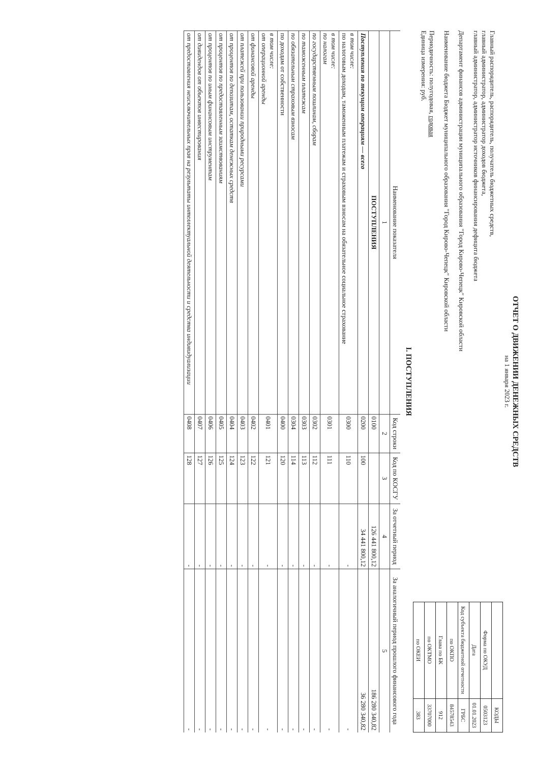ОТЧЕТ О ДВИЖЕНИИ ДЕНЕЖНЫХ СРЕДСТВ
на 1 января 2023 г.
Главный распорядитель, распорядитель, получатель бюджетных средств,
главный администратор, администратор доходов бюджета,
главный администратор, администратор источников финансирования дефицита бюджета
Департамент финансов администрации муниципального образования "Город Кирово-Чепецк" Кировской области
Наименование бюджета Бюджет муниципального образования "Город Кирово-Чепецк" Кировской области
Периодичность: полугодовая, годовая
Единица измерения: руб.
| | КОДЫ |
| Форма по ОКУД | 0503123 |
| Дата | 01.01.2023 |
| Код субъекта бюджетной отчетности | ГРБС |
| по ОКПО | 84578543 |
| Глава по БК | 912 |
| по ОКТМО | 33707000 |
| по ОКЕИ | 383 |
I. ПОСТУПЛЕНИЯ
| Наименование показателя | Код строки | Код по КОСГУ | За отчетный период | За аналогичный период прошлого финансового года |
| --- | --- | --- | --- | --- |
| 1 | 2 | 3 | 4 | 5 |
| ПОСТУПЛЕНИЯ | 0100 | | 126 441 800,12 | 186 280 340,82 |
| Поступления по текущим операциям — всего | 0200 | 100 | 34 441 800,12 | 36 280 340,82 |
| в том числе: по налоговым доходам, таможенным платежам и страховым взносам на обязательное социальное страхование | 0300 | 110 | - | - |
| в том числе: по налогам | 0301 | 111 | - | - |
| по государственным пошлинам, сборам | 0302 | 112 | - | - |
| по таможенным платежам | 0303 | 113 | - | - |
| по обязательным страховым взносам | 0304 | 114 | - | - |
| по доходам от собственности | 0400 | 120 | - | - |
| в том числе: от операционной аренды | 0401 | 121 | - | - |
| от финансовой аренды | 0402 | 122 | - | - |
| от платежей при пользовании природными ресурсами | 0403 | 123 | - | - |
| от процентов по депозитам, остаткам денежных средств | 0404 | 124 | - | - |
| от процентов по предоставленным заимствованиям | 0405 | 125 | - | - |
| от процентов по иным финансовым инструментам | 0406 | 126 | - | - |
| от дивидендов от объектов инвестирования | 0407 | 127 | - | - |
| от предоставления неисключительных прав на результаты интеллектуальной деятельности и средства индивидуализации | 0408 | 128 | - | - |